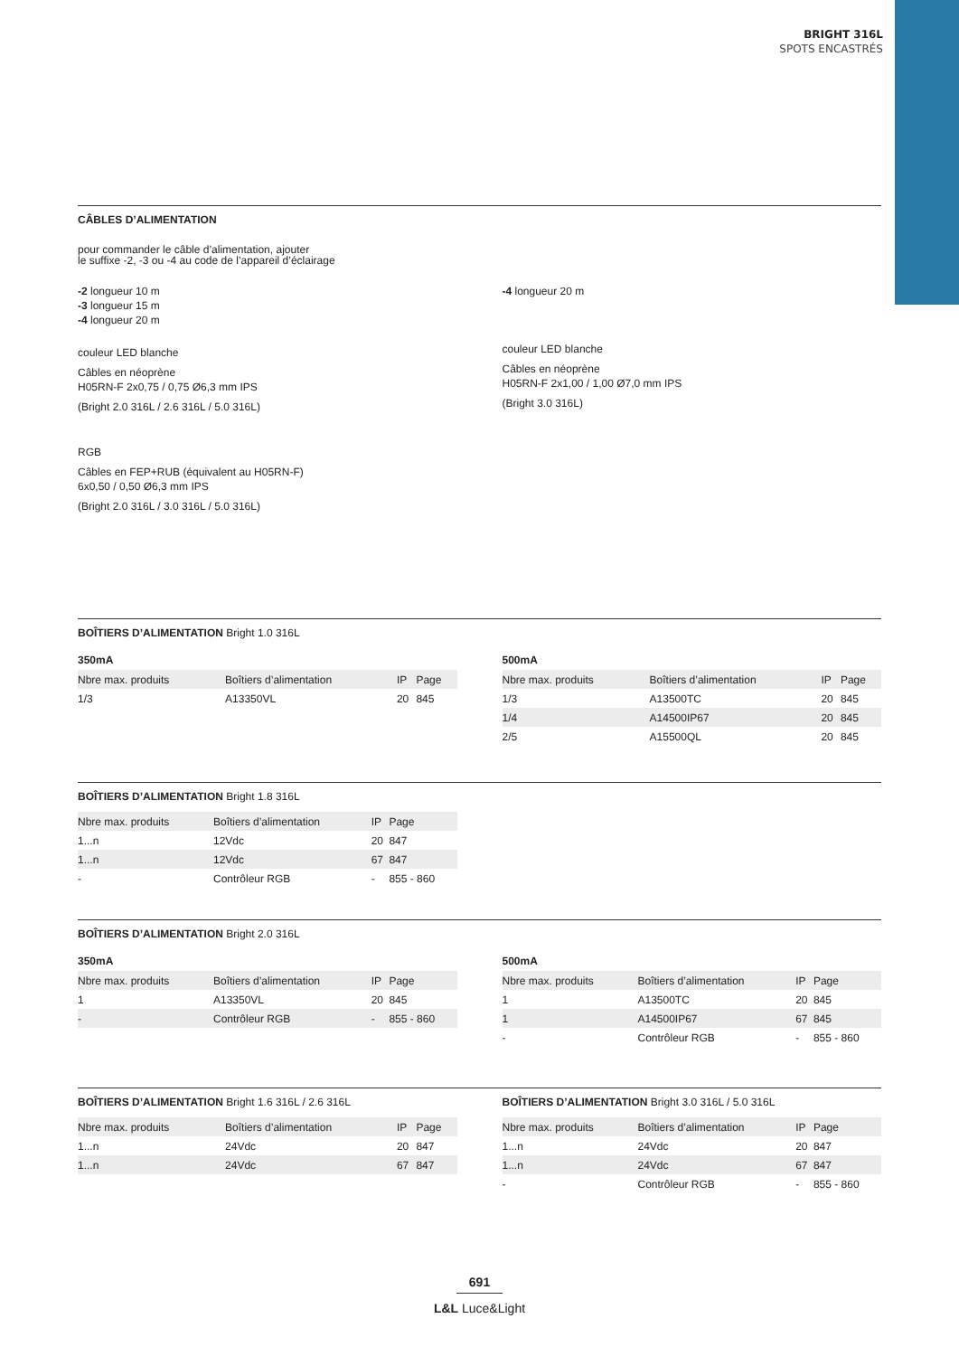BRIGHT 316L
SPOTS ENCASTRÉS
CÂBLES D’ALIMENTATION
pour commander le câble d’alimentation, ajouter
le suffixe -2, -3 ou -4 au code de l’appareil d’éclairage
-2 longueur 10 m
-3 longueur 15 m
-4 longueur 20 m
couleur LED blanche
Câbles en néoprène
H05RN-F 2x0,75 / 0,75 Ø6,3 mm IPS
(Bright 2.0 316L / 2.6 316L / 5.0 316L)
RGB
Câbles en FEP+RUB (équivalent au H05RN-F)
6x0,50 / 0,50 Ø6,3 mm IPS
(Bright 2.0 316L / 3.0 316L / 5.0 316L)
-4 longueur 20 m
couleur LED blanche
Câbles en néoprène
H05RN-F 2x1,00 / 1,00 Ø7,0 mm IPS
(Bright 3.0 316L)
BOÎTIERS D’ALIMENTATION Bright 1.0 316L
350mA
| Nbre max. produits | Boîtiers d’alimentation | IP | Page |
| --- | --- | --- | --- |
| 1/3 | A13350VL | 20 | 845 |
500mA
| Nbre max. produits | Boîtiers d’alimentation | IP | Page |
| --- | --- | --- | --- |
| 1/3 | A13500TC | 20 | 845 |
| 1/4 | A14500IP67 | 20 | 845 |
| 2/5 | A15500QL | 20 | 845 |
BOÎTIERS D’ALIMENTATION Bright 1.8 316L
| Nbre max. produits | Boîtiers d’alimentation | IP | Page |
| --- | --- | --- | --- |
| 1...n | 12Vdc | 20 | 847 |
| 1...n | 12Vdc | 67 | 847 |
| - | Contrôleur RGB | - | 855 - 860 |
BOÎTIERS D’ALIMENTATION Bright 2.0 316L
350mA
| Nbre max. produits | Boîtiers d’alimentation | IP | Page |
| --- | --- | --- | --- |
| 1 | A13350VL | 20 | 845 |
| - | Contrôleur RGB | - | 855 - 860 |
500mA
| Nbre max. produits | Boîtiers d’alimentation | IP | Page |
| --- | --- | --- | --- |
| 1 | A13500TC | 20 | 845 |
| 1 | A14500IP67 | 67 | 845 |
| - | Contrôleur RGB | - | 855 - 860 |
BOÎTIERS D’ALIMENTATION Bright 1.6 316L / 2.6 316L
| Nbre max. produits | Boîtiers d’alimentation | IP | Page |
| --- | --- | --- | --- |
| 1...n | 24Vdc | 20 | 847 |
| 1...n | 24Vdc | 67 | 847 |
BOÎTIERS D’ALIMENTATION Bright 3.0 316L / 5.0 316L
| Nbre max. produits | Boîtiers d’alimentation | IP | Page |
| --- | --- | --- | --- |
| 1...n | 24Vdc | 20 | 847 |
| 1...n | 24Vdc | 67 | 847 |
| - | Contrôleur RGB | - | 855 - 860 |
691
L&L Luce&Light